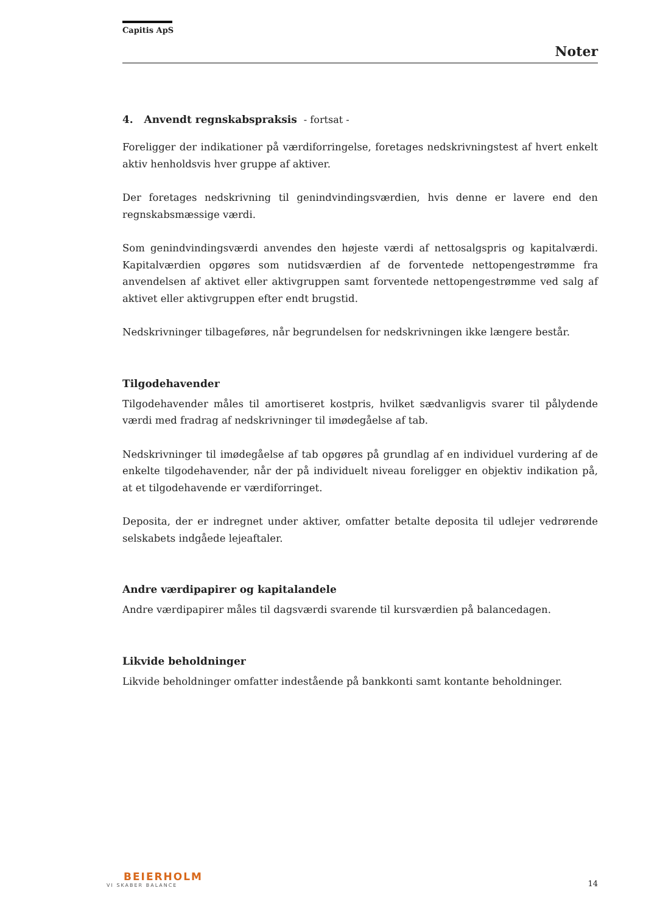Capitis ApS
Noter
4. Anvendt regnskabspraksis - fortsat -
Foreligger der indikationer på værdiforringelse, foretages nedskrivningstest af hvert enkelt aktiv henholdsvis hver gruppe af aktiver.
Der foretages nedskrivning til genindvindingsværdien, hvis denne er lavere end den regnskabsmæssige værdi.
Som genindvindingsværdi anvendes den højeste værdi af nettosalgspris og kapitalværdi. Kapitalværdien opgøres som nutidsværdien af de forventede nettopengestrømme fra anvendelsen af aktivet eller aktivgruppen samt forventede nettopengestrømme ved salg af aktivet eller aktivgruppen efter endt brugstid.
Nedskrivninger tilbageføres, når begrundelsen for nedskrivningen ikke længere består.
Tilgodehavender
Tilgodehavender måles til amortiseret kostpris, hvilket sædvanligvis svarer til pålydende værdi med fradrag af nedskrivninger til imødegåelse af tab.
Nedskrivninger til imødegåelse af tab opgøres på grundlag af en individuel vurdering af de enkelte tilgodehavender, når der på individuelt niveau foreligger en objektiv indikation på, at et tilgodehavende er værdiforringet.
Deposita, der er indregnet under aktiver, omfatter betalte deposita til udlejer vedrørende selskabets indgåede lejeaftaler.
Andre værdipapirer og kapitalandele
Andre værdipapirer måles til dagsværdi svarende til kursværdien på balancedagen.
Likvide beholdninger
Likvide beholdninger omfatter indestående på bankkonti samt kontante beholdninger.
BEIERHOLM
VI SKABER BALANCE
14